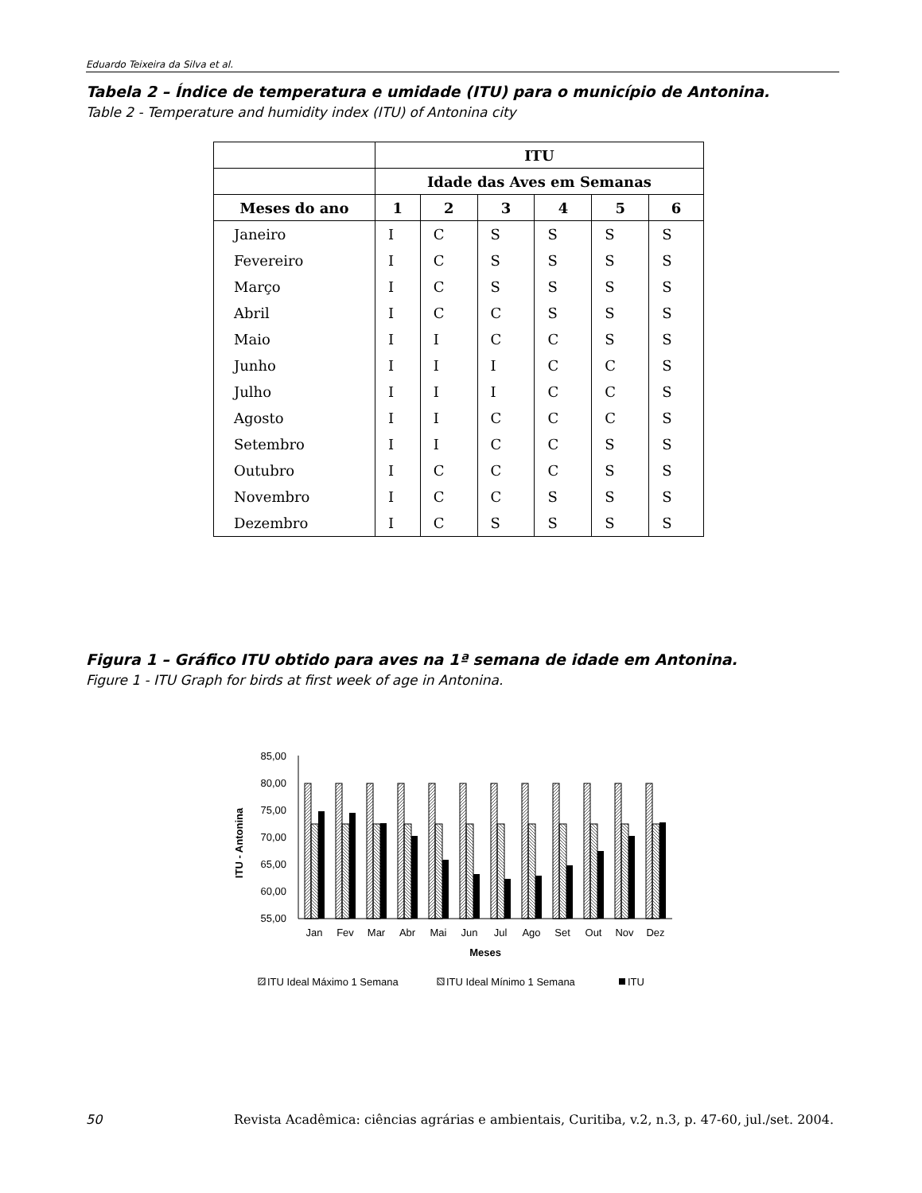Eduardo Teixeira da Silva et al.
Tabela 2 – Índice de temperatura e umidade (ITU) para o município de Antonina.
Table 2 - Temperature and humidity index (ITU) of Antonina city
| | ITU | | | | | |
| --- | --- | --- | --- | --- | --- | --- |
| | Idade das Aves em Semanas | | | | | |
| Meses do ano | 1 | 2 | 3 | 4 | 5 | 6 |
| Janeiro | I | C | S | S | S | S |
| Fevereiro | I | C | S | S | S | S |
| Março | I | C | S | S | S | S |
| Abril | I | C | C | S | S | S |
| Maio | I | I | C | C | S | S |
| Junho | I | I | I | C | C | S |
| Julho | I | I | I | C | C | S |
| Agosto | I | I | C | C | C | S |
| Setembro | I | I | C | C | S | S |
| Outubro | I | C | C | C | S | S |
| Novembro | I | C | C | S | S | S |
| Dezembro | I | C | S | S | S | S |
Figura 1 – Gráfico ITU obtido para aves na 1ª semana de idade em Antonina.
Figure 1 - ITU Graph for birds at first week of age in Antonina.
85,00
80,00
75,00
70,00
65,00
60,00
55,00
ITU - Antonina
Jan
Fev
Mar
Abr
Mai
Jun
Jul
Ago
Set
Out
Nov
Dez
Meses
ITU Ideal Máximo 1 Semana
ITU Ideal Mínimo 1 Semana
ITU
50 Revista Acadêmica: ciências agrárias e ambientais, Curitiba, v.2, n.3, p. 47-60, jul./set. 2004.